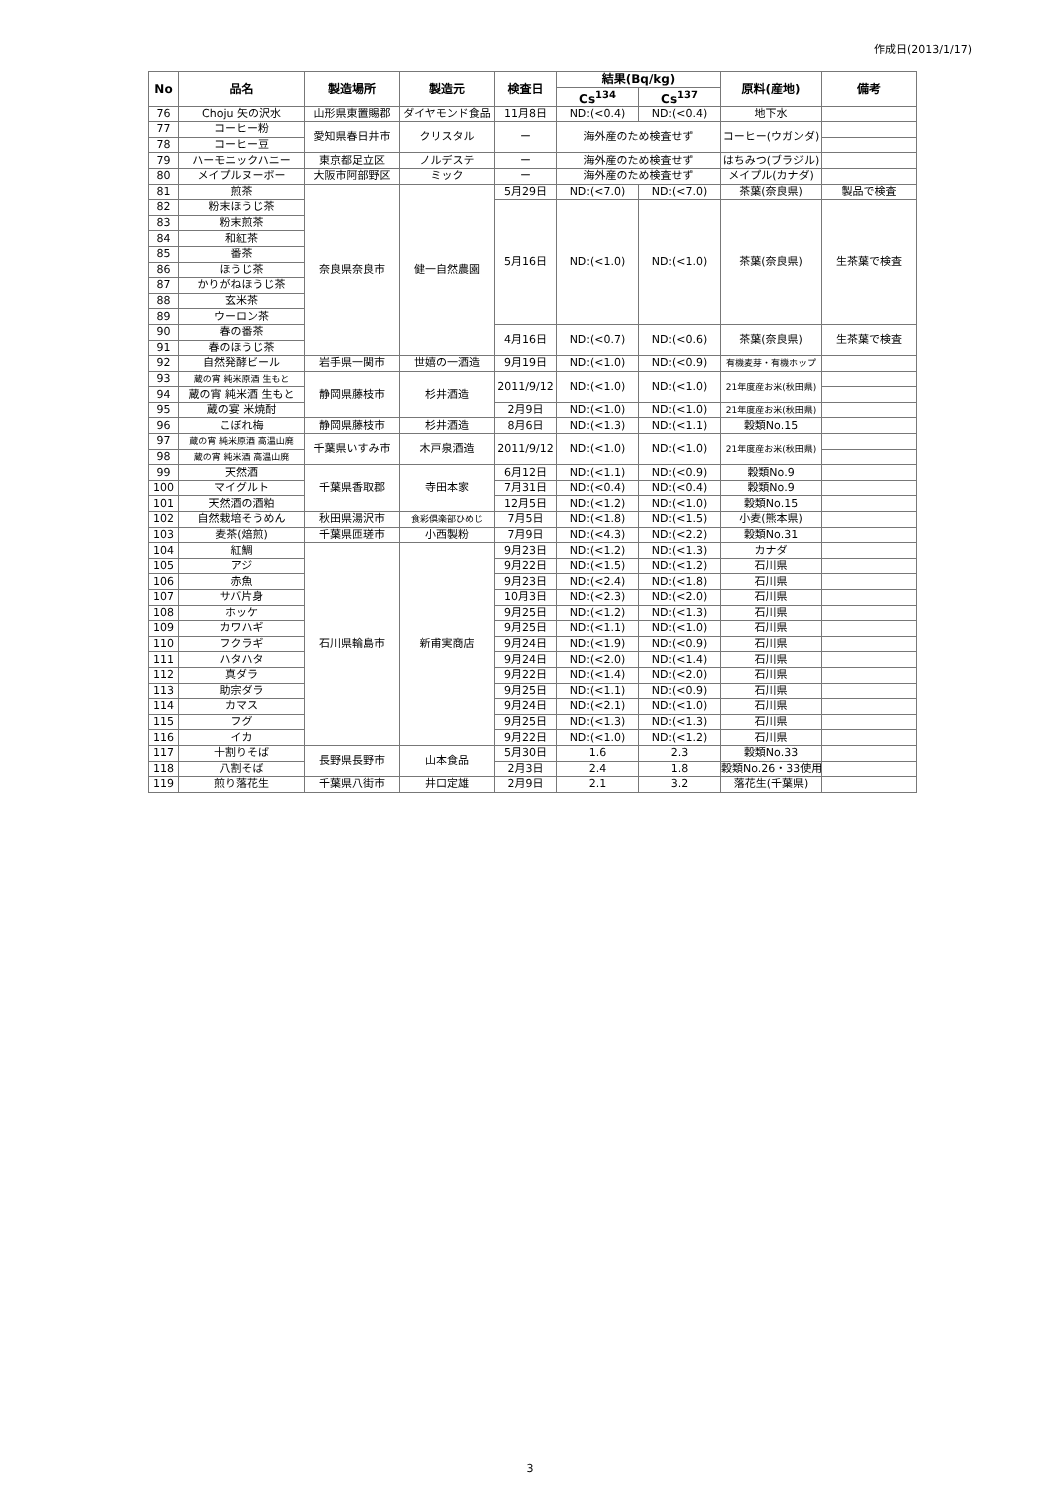作成日(2013/1/17)
| No | 品名 | 製造場所 | 製造元 | 検査日 | 結果(Bq/kg) | | 原料(産地) | 備考 |
| --- | --- | --- | --- | --- | --- | --- | --- | --- |
| | | | | | Cs<sup>134</sup> | Cs<sup>137</sup> | | |
| 76 | Choju 矢の沢水 | 山形県東置賜郡 | ダイヤモンド食品 | 11月8日 | ND:(<0.4) | ND:(<0.4) | 地下水 | |
| 77 | コーヒー粉 | 愛知県春日井市 | クリスタル | ー | 海外産のため検査せず | | コーヒー(ウガンダ) | |
| 78 | コーヒー豆 | | | | | | | |
| 79 | ハーモニックハニー | 東京都足立区 | ノルデステ | ー | 海外産のため検査せず | | はちみつ(ブラジル) | |
| 80 | メイプルヌーボー | 大阪市阿部野区 | ミック | ー | 海外産のため検査せず | | メイプル(カナダ) | |
| 81 | 煎茶 | 奈良県奈良市 | 健一自然農園 | 5月29日 | ND:(<7.0) | ND:(<7.0) | 茶葉(奈良県) | 製品で検査 |
| 82 | 粉末ほうじ茶 | | | 5月16日 | ND:(<1.0) | ND:(<1.0) | 茶葉(奈良県) | 生茶葉で検査 |
| 83 | 粉末煎茶 | | | | | | | |
| 84 | 和紅茶 | | | | | | | |
| 85 | 番茶 | | | | | | | |
| 86 | ほうじ茶 | | | | | | | |
| 87 | かりがねほうじ茶 | | | | | | | |
| 88 | 玄米茶 | | | | | | | |
| 89 | ウーロン茶 | | | | | | | |
| 90 | 春の番茶 | | | 4月16日 | ND:(<0.7) | ND:(<0.6) | 茶葉(奈良県) | 生茶葉で検査 |
| 91 | 春のほうじ茶 | | | | | | | |
| 92 | 自然発酵ビール | 岩手県一関市 | 世嬉の一酒造 | 9月19日 | ND:(<1.0) | ND:(<0.9) | 有機麦芽・有機ホップ | |
| 93 | 蔵の宵 純米原酒 生もと | 静岡県藤枝市 | 杉井酒造 | 2011/9/12 | ND:(<1.0) | ND:(<1.0) | 21年度産お米(秋田県) | |
| 94 | 蔵の宵 純米酒 生もと | | | | | | | |
| 95 | 蔵の宴 米焼酎 | | | 2月9日 | ND:(<1.0) | ND:(<1.0) | 21年度産お米(秋田県) | |
| 96 | こぼれ梅 | 静岡県藤枝市 | 杉井酒造 | 8月6日 | ND:(<1.3) | ND:(<1.1) | 穀類No.15 | |
| 97 | 蔵の宵 純米原酒 高温山廃 | 千葉県いすみ市 | 木戸泉酒造 | 2011/9/12 | ND:(<1.0) | ND:(<1.0) | 21年度産お米(秋田県) | |
| 98 | 蔵の宵 純米酒 高温山廃 | | | | | | | |
| 99 | 天然酒 | 千葉県香取郡 | 寺田本家 | 6月12日 | ND:(<1.1) | ND:(<0.9) | 穀類No.9 | |
| 100 | マイグルト | | | 7月31日 | ND:(<0.4) | ND:(<0.4) | 穀類No.9 | |
| 101 | 天然酒の酒粕 | | | 12月5日 | ND:(<1.2) | ND:(<1.0) | 穀類No.15 | |
| 102 | 自然栽培そうめん | 秋田県湯沢市 | 食彩倶楽部ひめじ | 7月5日 | ND:(<1.8) | ND:(<1.5) | 小麦(熊本県) | |
| 103 | 麦茶(焙煎) | 千葉県匝瑳市 | 小西製粉 | 7月9日 | ND:(<4.3) | ND:(<2.2) | 穀類No.31 | |
| 104 | 紅鯛 | 石川県輪島市 | 新甫実商店 | 9月23日 | ND:(<1.2) | ND:(<1.3) | カナダ | |
| 105 | アジ | | | 9月22日 | ND:(<1.5) | ND:(<1.2) | 石川県 | |
| 106 | 赤魚 | | | 9月23日 | ND:(<2.4) | ND:(<1.8) | 石川県 | |
| 107 | サバ片身 | | | 10月3日 | ND:(<2.3) | ND:(<2.0) | 石川県 | |
| 108 | ホッケ | | | 9月25日 | ND:(<1.2) | ND:(<1.3) | 石川県 | |
| 109 | カワハギ | | | 9月25日 | ND:(<1.1) | ND:(<1.0) | 石川県 | |
| 110 | フクラギ | | | 9月24日 | ND:(<1.9) | ND:(<0.9) | 石川県 | |
| 111 | ハタハタ | | | 9月24日 | ND:(<2.0) | ND:(<1.4) | 石川県 | |
| 112 | 真ダラ | | | 9月22日 | ND:(<1.4) | ND:(<2.0) | 石川県 | |
| 113 | 助宗ダラ | | | 9月25日 | ND:(<1.1) | ND:(<0.9) | 石川県 | |
| 114 | カマス | | | 9月24日 | ND:(<2.1) | ND:(<1.0) | 石川県 | |
| 115 | フグ | | | 9月25日 | ND:(<1.3) | ND:(<1.3) | 石川県 | |
| 116 | イカ | | | 9月22日 | ND:(<1.0) | ND:(<1.2) | 石川県 | |
| 117 | 十割りそば | 長野県長野市 | 山本食品 | 5月30日 | 1.6 | 2.3 | 穀類No.33 | |
| 118 | 八割そば | | | 2月3日 | 2.4 | 1.8 | 穀類No.26・33使用 | |
| 119 | 煎り落花生 | 千葉県八街市 | 井口定雄 | 2月9日 | 2.1 | 3.2 | 落花生(千葉県) | |
3